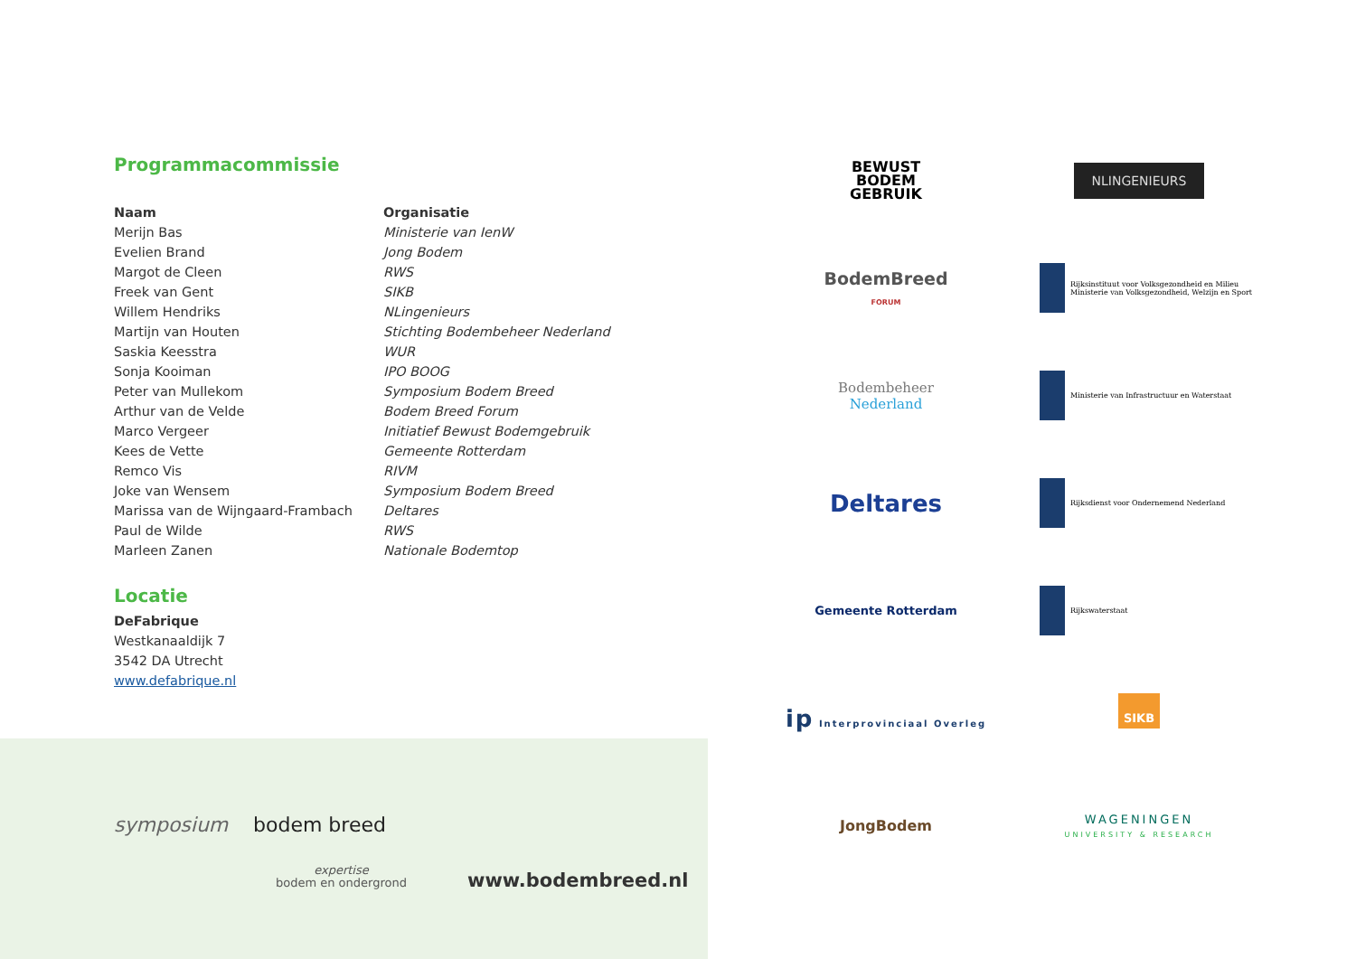Programmacommissie
| Naam | Organisatie |
| --- | --- |
| Merijn Bas | Ministerie van IenW |
| Evelien Brand | Jong Bodem |
| Margot de Cleen | RWS |
| Freek van Gent | SIKB |
| Willem Hendriks | NLingenieurs |
| Martijn van Houten | Stichting Bodembeheer Nederland |
| Saskia Keesstra | WUR |
| Sonja Kooiman | IPO BOOG |
| Peter van Mullekom | Symposium Bodem Breed |
| Arthur van de Velde | Bodem Breed Forum |
| Marco Vergeer | Initiatief Bewust Bodemgebruik |
| Kees de Vette | Gemeente Rotterdam |
| Remco Vis | RIVM |
| Joke van Wensem | Symposium Bodem Breed |
| Marissa van de Wijngaard-Frambach | Deltares |
| Paul de Wilde | RWS |
| Marleen Zanen | Nationale Bodemtop |
Locatie
DeFabrique
Westkanaaldijk 7
3542 DA Utrecht
www.defabrique.nl
symposium bodem breed
expertise
bodem en ondergrond
www.bodembreed.nl
BEWUST
BODEM
GEBRUIK
NLINGENIEURS
BodemBreed
FORUM
Rijksinstituut voor Volksgezondheid en Milieu
Ministerie van Volksgezondheid, Welzijn en Sport
Bodembeheer
Nederland
Ministerie van Infrastructuur en Waterstaat
Deltares
Rijksdienst voor Ondernemend Nederland
Gemeente Rotterdam
Rijkswaterstaat
ip Interprovinciaal Overleg
SIKB
JongBodem
WAGENINGEN
UNIVERSITY & RESEARCH